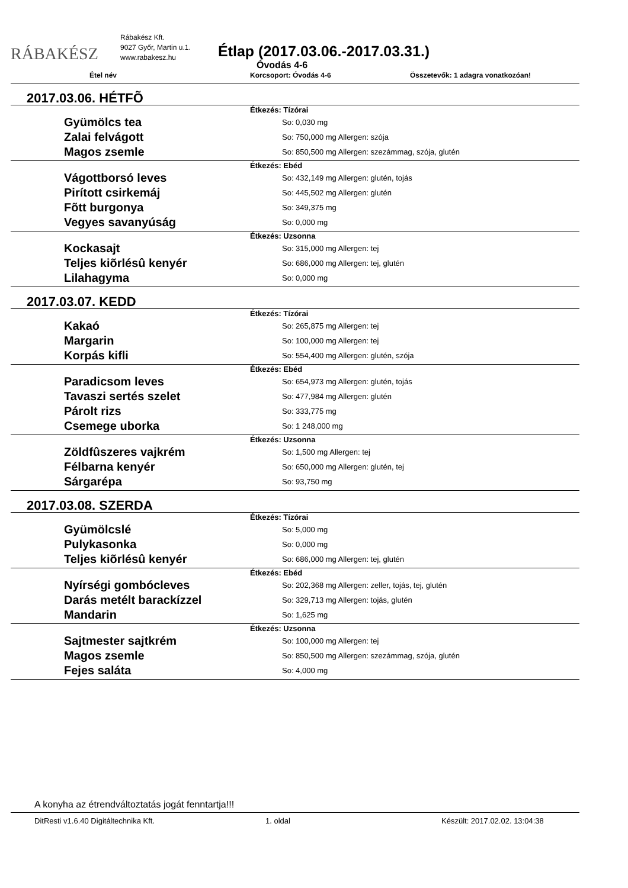RÁBAKÉSZ
Rábakész Kft.
9027 Győr, Martin u.1.
www.rabakesz.hu
Étlap (2017.03.06.-2017.03.31.)
Óvodás 4-6
Étel név Korcsoport: Óvodás 4-6 Összetevők: 1 adagra vonatkozóan!
2017.03.06. HÉTFÕ
Étkezés: Tízórai
Gyümölcs tea
So: 0,030 mg
Zalai felvágott
So: 750,000 mg Allergen: szója
Magos zsemle
So: 850,500 mg Allergen: szezámmag, szója, glutén
Étkezés: Ebéd
Vágottborsó leves
So: 432,149 mg Allergen: glutén, tojás
Pirított csirkemáj
So: 445,502 mg Allergen: glutén
Fõtt burgonya
So: 349,375 mg
Vegyes savanyúság
So: 0,000 mg
Étkezés: Uzsonna
Kockasajt
So: 315,000 mg Allergen: tej
Teljes kiõrlésû kenyér
So: 686,000 mg Allergen: tej, glutén
Lilahagyma
So: 0,000 mg
2017.03.07. KEDD
Étkezés: Tízórai
Kakaó
So: 265,875 mg Allergen: tej
Margarin
So: 100,000 mg Allergen: tej
Korpás kifli
So: 554,400 mg Allergen: glutén, szója
Étkezés: Ebéd
Paradicsom leves
So: 654,973 mg Allergen: glutén, tojás
Tavaszi sertés szelet
So: 477,984 mg Allergen: glutén
Párolt rizs
So: 333,775 mg
Csemege uborka
So: 1 248,000 mg
Étkezés: Uzsonna
Zöldfûszeres vajkrém
So: 1,500 mg Allergen: tej
Félbarna kenyér
So: 650,000 mg Allergen: glutén, tej
Sárgarépa
So: 93,750 mg
2017.03.08. SZERDA
Étkezés: Tízórai
Gyümölcslé
So: 5,000 mg
Pulykasonka
So: 0,000 mg
Teljes kiõrlésû kenyér
So: 686,000 mg Allergen: tej, glutén
Étkezés: Ebéd
Nyírségi gombócleves
So: 202,368 mg Allergen: zeller, tojás, tej, glutén
Darás metélt barackízzel
So: 329,713 mg Allergen: tojás, glutén
Mandarin
So: 1,625 mg
Étkezés: Uzsonna
Sajtmester sajtkrém
So: 100,000 mg Allergen: tej
Magos zsemle
So: 850,500 mg Allergen: szezámmag, szója, glutén
Fejes saláta
So: 4,000 mg
A konyha az étrendváltoztatás jogát fenntartja!!!
DitResti v1.6.40 Digitáltechnika Kft. 1. oldal Készült: 2017.02.02. 13:04:38